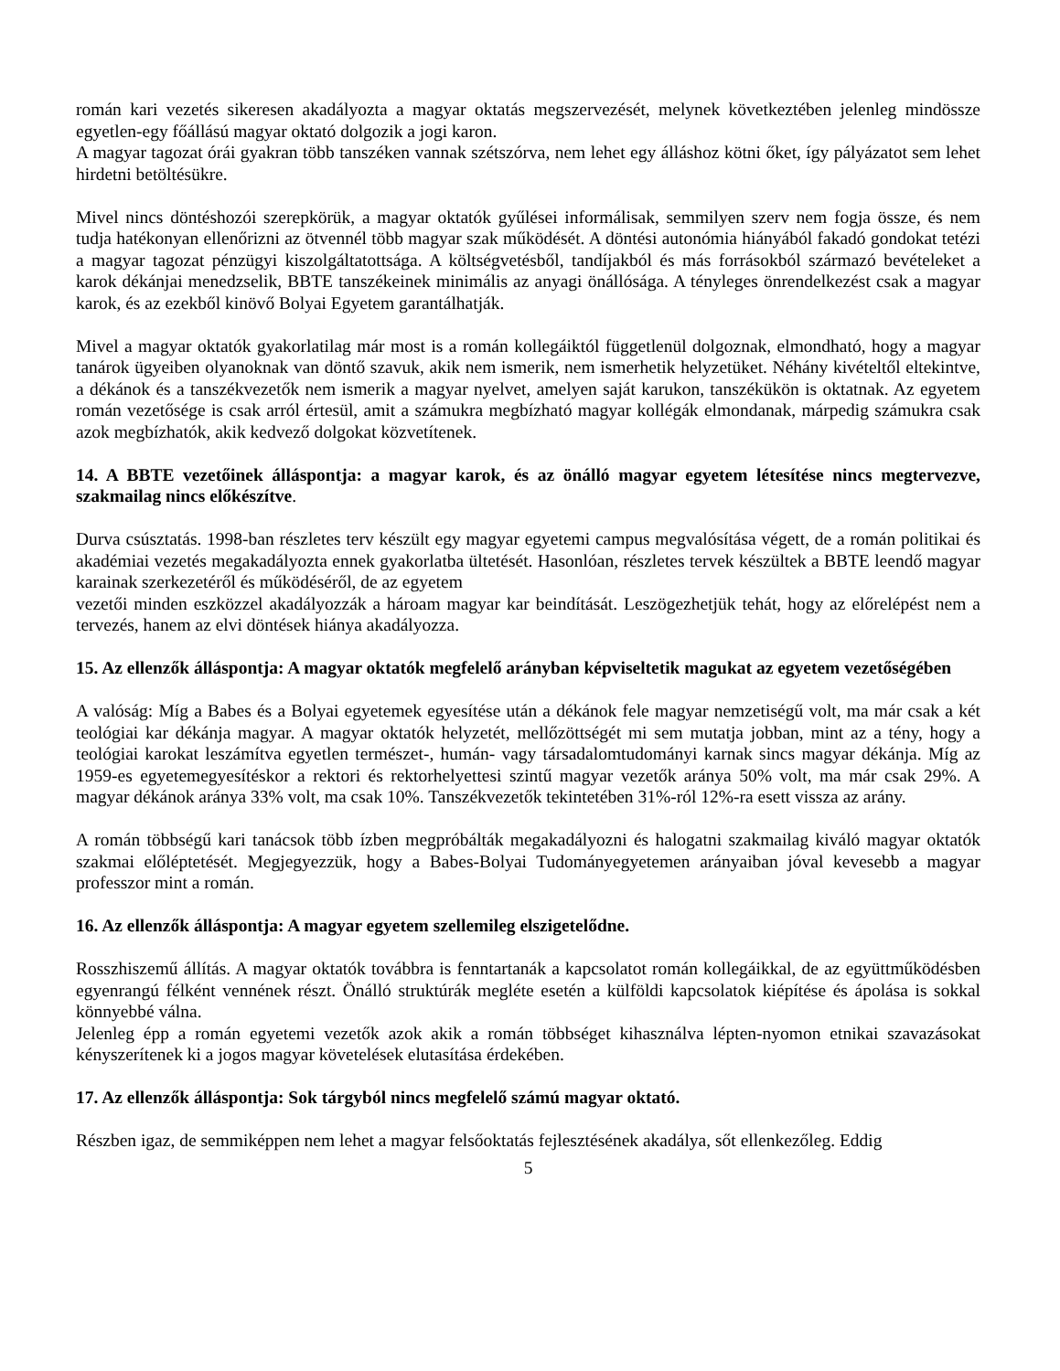román kari vezetés sikeresen akadályozta a magyar oktatás megszervezését, melynek következtében jelenleg mindössze egyetlen-egy főállású magyar oktató dolgozik a jogi karon.
A magyar tagozat órái gyakran több tanszéken vannak szétszórva, nem lehet egy álláshoz kötni őket, így pályázatot sem lehet hirdetni betöltésükre.
Mivel nincs döntéshozói szerepkörük, a magyar oktatók gyűlései informálisak, semmilyen szerv nem fogja össze, és nem tudja hatékonyan ellenőrizni az ötvennél több magyar szak működését. A döntési autonómia hiányából fakadó gondokat tetézi a magyar tagozat pénzügyi kiszolgáltatottsága. A költségvetésből, tandíjakból és más forrásokból származó bevételeket a karok dékánjai menedzselik, BBTE tanszékeinek minimális az anyagi önállósága. A tényleges önrendelkezést csak a magyar karok, és az ezekből kinövő Bolyai Egyetem garantálhatják.
Mivel a magyar oktatók gyakorlatilag már most is a román kollegáiktól függetlenül dolgoznak, elmondható, hogy a magyar tanárok ügyeiben olyanoknak van döntő szavuk, akik nem ismerik, nem ismerhetik helyzetüket. Néhány kivételtől eltekintve, a dékánok és a tanszékvezetők nem ismerik a magyar nyelvet, amelyen saját karukon, tanszékükön is oktatnak. Az egyetem román vezetősége is csak arról értesül, amit a számukra megbízható magyar kollégák elmondanak, márpedig számukra csak azok megbízhatók, akik kedvező dolgokat közvetítenek.
14. A BBTE vezetőinek álláspontja: a magyar karok, és az önálló magyar egyetem létesítése nincs megtervezve, szakmailag nincs előkészítve.
Durva csúsztatás. 1998-ban részletes terv készült egy magyar egyetemi campus megvalósítása végett, de a román politikai és akadémiai vezetés megakadályozta ennek gyakorlatba ültetését. Hasonlóan, részletes tervek készültek a BBTE leendő magyar karainak szerkezetéről és működéséről, de az egyetem
vezetői minden eszközzel akadályozzák a hároam magyar kar beindítását. Leszögezhetjük tehát, hogy az előrelépést nem a tervezés, hanem az elvi döntések hiánya akadályozza.
15. Az ellenzők álláspontja: A magyar oktatók megfelelő arányban képviseltetik magukat az egyetem vezetőségében
A valóság: Míg a Babes és a Bolyai egyetemek egyesítése után a dékánok fele magyar nemzetiségű volt, ma már csak a két teológiai kar dékánja magyar. A magyar oktatók helyzetét, mellőzöttségét mi sem mutatja jobban, mint az a tény, hogy a teológiai karokat leszámítva egyetlen természet-, humán- vagy társadalomtudományi karnak sincs magyar dékánja. Míg az 1959-es egyetemegyesítéskor a rektori és rektorhelyettesi szintű magyar vezetők aránya 50% volt, ma már csak 29%. A magyar dékánok aránya 33% volt, ma csak 10%. Tanszékvezetők tekintetében 31%-ról 12%-ra esett vissza az arány.
A román többségű kari tanácsok több ízben megpróbálták megakadályozni és halogatni szakmailag kiváló magyar oktatók szakmai előléptetését. Megjegyezzük, hogy a Babes-Bolyai Tudományegyetemen arányaiban jóval kevesebb a magyar professzor mint a román.
16. Az ellenzők álláspontja: A magyar egyetem szellemileg elszigetelődne.
Rosszhiszemű állítás. A magyar oktatók továbbra is fenntartanák a kapcsolatot román kollegáikkal, de az együttműködésben egyenrangú félként vennének részt. Önálló struktúrák megléte esetén a külföldi kapcsolatok kiépítése és ápolása is sokkal könnyebbé válna.
Jelenleg épp a román egyetemi vezetők azok akik a román többséget kihasználva lépten-nyomon etnikai szavazásokat kényszerítenek ki a jogos magyar követelések elutasítása érdekében.
17. Az ellenzők álláspontja: Sok tárgyból nincs megfelelő számú magyar oktató.
Részben igaz, de semmiképpen nem lehet a magyar felsőoktatás fejlesztésének akadálya, sőt ellenkezőleg. Eddig
5